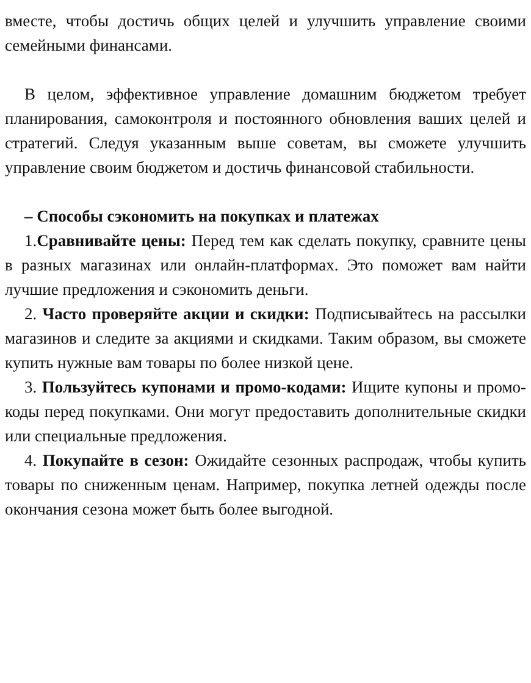вместе, чтобы достичь общих целей и улучшить управление своими семейными финансами.
В целом, эффективное управление домашним бюджетом требует планирования, самоконтроля и постоянного обновления ваших целей и стратегий. Следуя указанным выше советам, вы сможете улучшить управление своим бюджетом и достичь финансовой стабильности.
– Способы сэкономить на покупках и платежах
1.Сравнивайте цены: Перед тем как сделать покупку, сравните цены в разных магазинах или онлайн-платформах. Это поможет вам найти лучшие предложения и сэкономить деньги.
2. Часто проверяйте акции и скидки: Подписывайтесь на рассылки магазинов и следите за акциями и скидками. Таким образом, вы сможете купить нужные вам товары по более низкой цене.
3. Пользуйтесь купонами и промо-кодами: Ищите купоны и промо-коды перед покупками. Они могут предоставить дополнительные скидки или специальные предложения.
4. Покупайте в сезон: Ожидайте сезонных распродаж, чтобы купить товары по сниженным ценам. Например, покупка летней одежды после окончания сезона может быть более выгодной.